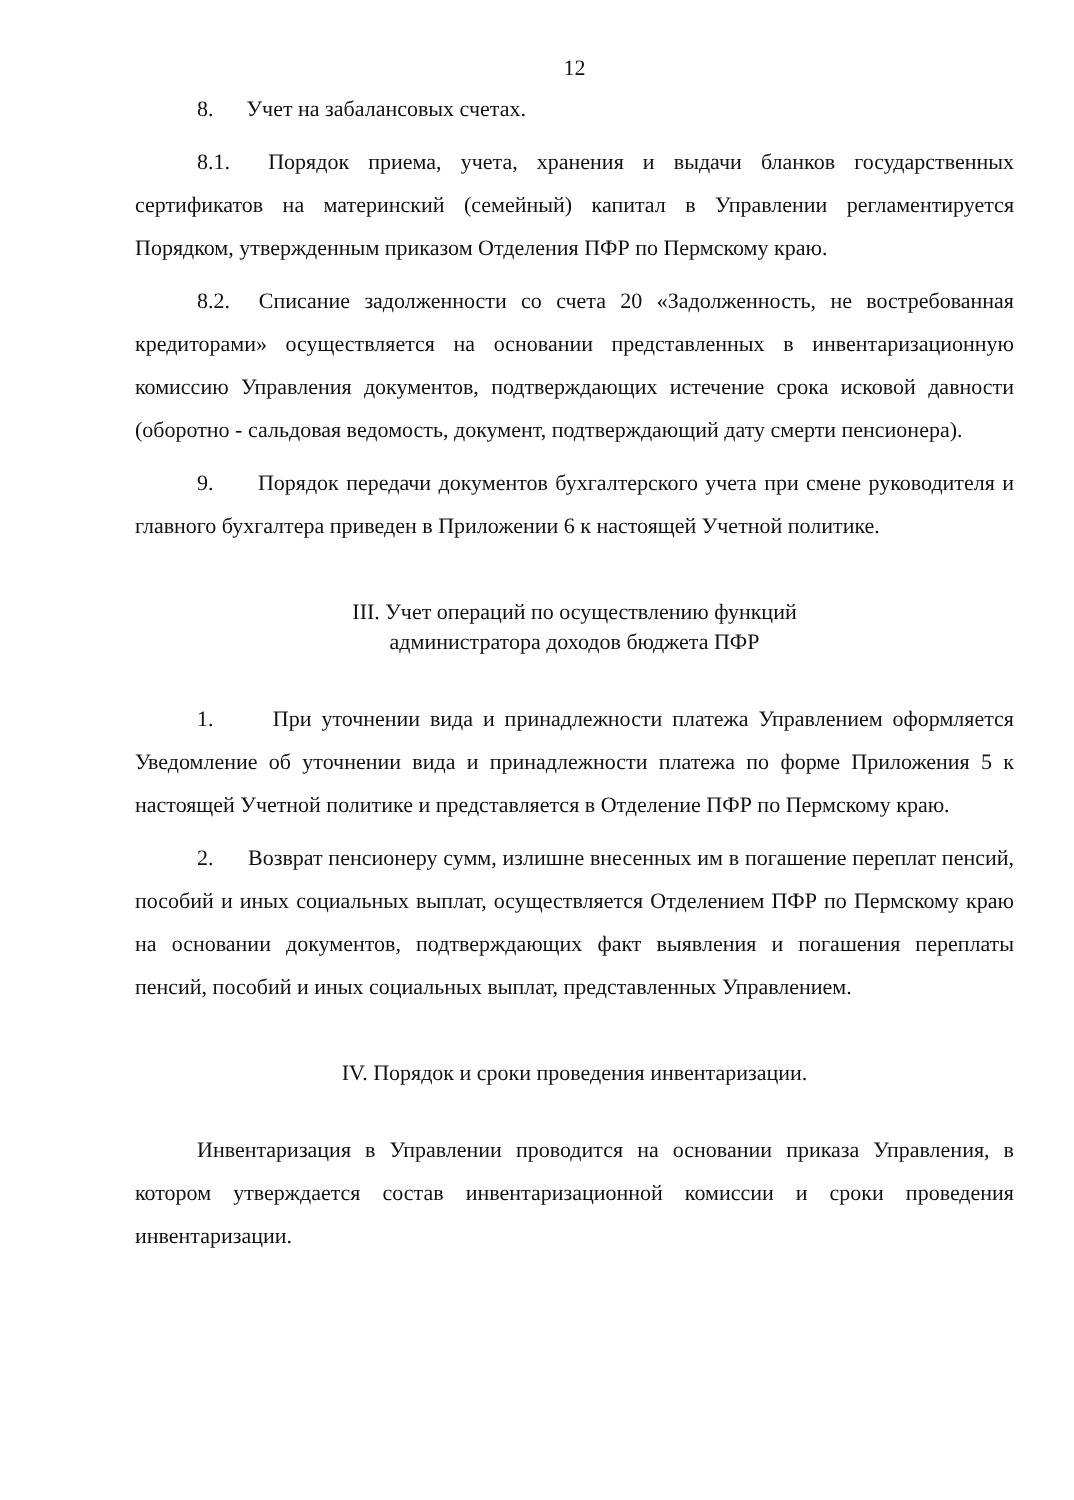12
8. Учет на забалансовых счетах.
8.1. Порядок приема, учета, хранения и выдачи бланков государственных сертификатов на материнский (семейный) капитал в Управлении регламентируется Порядком, утвержденным приказом Отделения ПФР по Пермскому краю.
8.2. Списание задолженности со счета 20 «Задолженность, не востребованная кредиторами» осуществляется на основании представленных в инвентаризационную комиссию Управления документов, подтверждающих истечение срока исковой давности (оборотно - сальдовая ведомость, документ, подтверждающий дату смерти пенсионера).
9. Порядок передачи документов бухгалтерского учета при смене руководителя и главного бухгалтера приведен в Приложении 6 к настоящей Учетной политике.
III. Учет операций по осуществлению функций
администратора доходов бюджета ПФР
1. При уточнении вида и принадлежности платежа Управлением оформляется Уведомление об уточнении вида и принадлежности платежа по форме Приложения 5 к настоящей Учетной политике и представляется в Отделение ПФР по Пермскому краю.
2. Возврат пенсионеру сумм, излишне внесенных им в погашение переплат пенсий, пособий и иных социальных выплат, осуществляется Отделением ПФР по Пермскому краю на основании документов, подтверждающих факт выявления и погашения переплаты пенсий, пособий и иных социальных выплат, представленных Управлением.
IV. Порядок и сроки проведения инвентаризации.
Инвентаризация в Управлении проводится на основании приказа Управления, в котором утверждается состав инвентаризационной комиссии и сроки проведения инвентаризации.